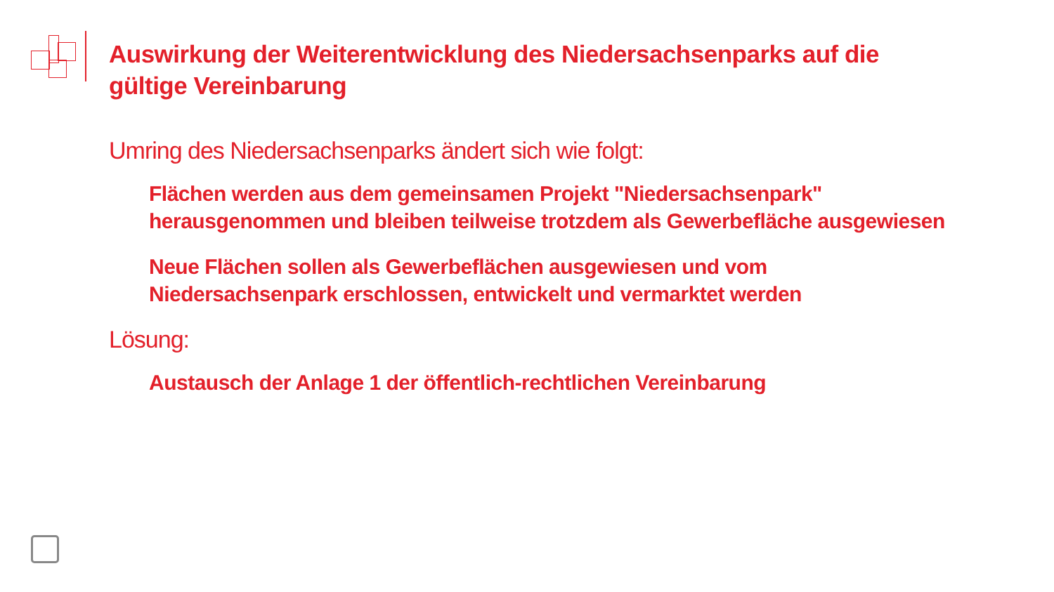Auswirkung der Weiterentwicklung des Niedersachsenparks auf die gültige Vereinbarung
Umring des Niedersachsenparks ändert sich wie folgt:
Flächen werden aus dem gemeinsamen Projekt "Niedersachsenpark" herausgenommen und bleiben teilweise trotzdem als Gewerbefläche ausgewiesen
Neue Flächen sollen als Gewerbeflächen ausgewiesen und vom Niedersachsenpark erschlossen, entwickelt und vermarktet werden
Lösung:
Austausch der Anlage 1 der öffentlich-rechtlichen Vereinbarung